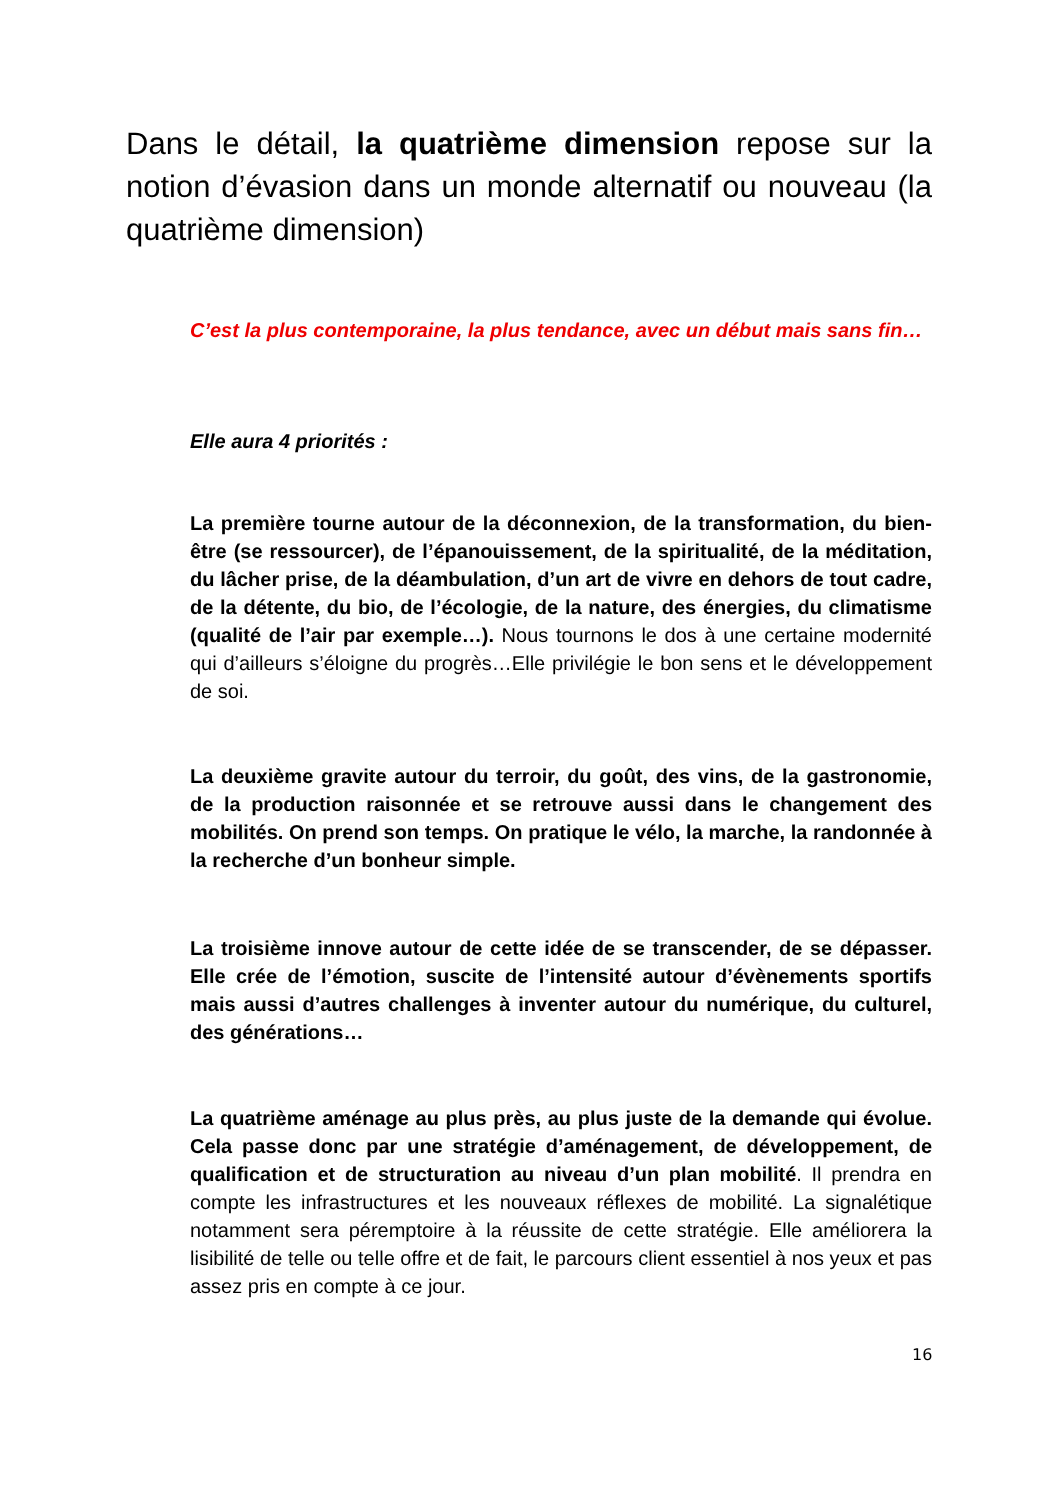Dans le détail, la quatrième dimension repose sur la notion d’évasion dans un monde alternatif ou nouveau (la quatrième dimension)
C’est la plus contemporaine, la plus tendance, avec un début mais sans fin…
Elle aura 4 priorités :
La première tourne autour de la déconnexion, de la transformation, du bien-être (se ressourcer), de l’épanouissement, de la spiritualité, de la méditation, du lâcher prise, de la déambulation, d’un art de vivre en dehors de tout cadre, de la détente, du bio, de l’écologie, de la nature, des énergies, du climatisme (qualité de l’air par exemple…). Nous tournons le dos à une certaine modernité qui d’ailleurs s’éloigne du progrès…Elle privilégie le bon sens et le développement de soi.
La deuxième gravite autour du terroir, du goût, des vins, de la gastronomie, de la production raisonnée et se retrouve aussi dans le changement des mobilités. On prend son temps. On pratique le vélo, la marche, la randonnée à la recherche d’un bonheur simple.
La troisième innove autour de cette idée de se transcender, de se dépasser. Elle crée de l’émotion, suscite de l’intensité autour d’évènements sportifs mais aussi d’autres challenges à inventer autour du numérique, du culturel, des générations…
La quatrième aménage au plus près, au plus juste de la demande qui évolue. Cela passe donc par une stratégie d’aménagement, de développement, de qualification et de structuration au niveau d’un plan mobilité. Il prendra en compte les infrastructures et les nouveaux réflexes de mobilité. La signalétique notamment sera péremptoire à la réussite de cette stratégie. Elle améliorera la lisibilité de telle ou telle offre et de fait, le parcours client essentiel à nos yeux et pas assez pris en compte à ce jour.
16